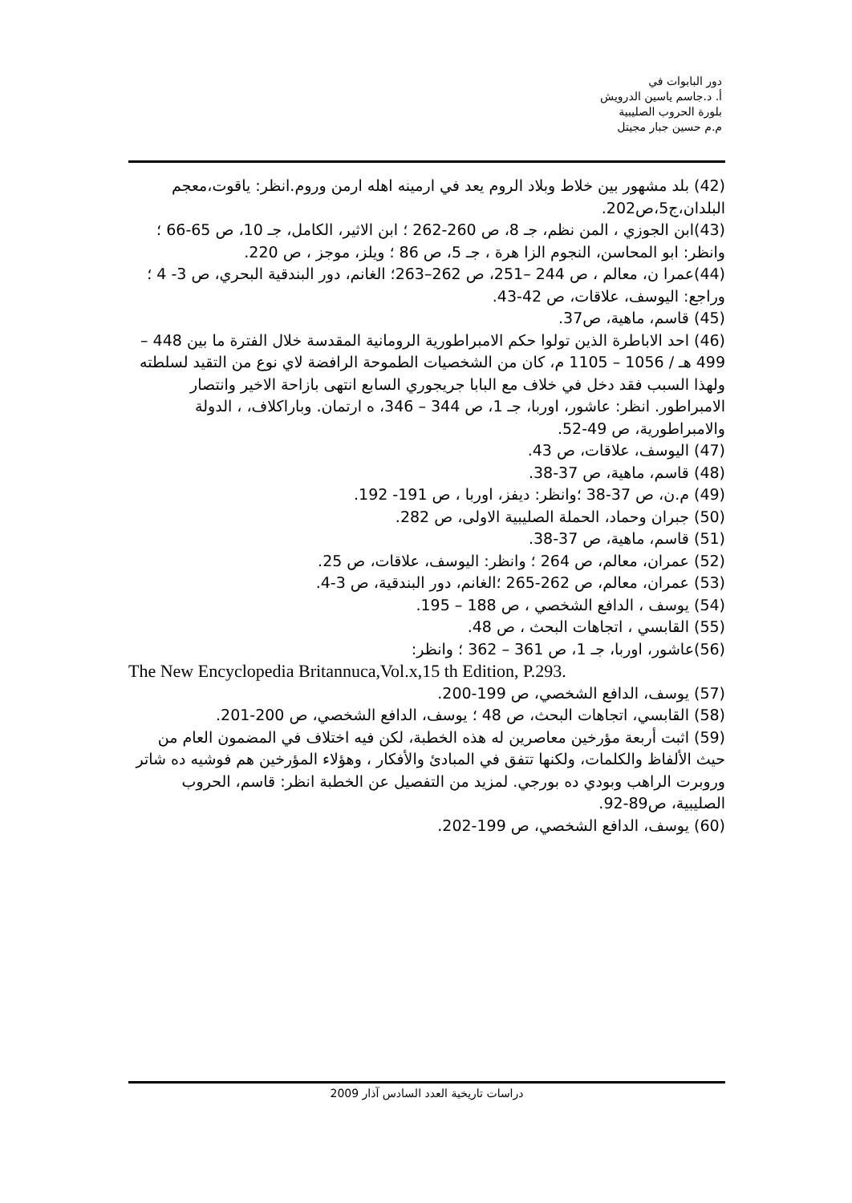دور البابوات في
أ. د.جاسم ياسين الدرويش
بلورة الحروب الصليبية
م.م حسين جبار مجيتل
(42) بلد مشهور بين خلاط وبلاد الروم يعد في ارمينه اهله ارمن وروم.انظر: ياقوت،معجم البلدان،ج5،ص202.
(43)ابن الجوزي ، المن نظم، جـ 8، ص 260-262 ؛ ابن الاثير، الكامل، جـ 10، ص 65-66 ؛ وانظر: ابو المحاسن، النجوم الزا هرة ، جـ 5، ص 86 ؛ ويلز، موجز ، ص 220.
(44)عمرا ن، معالم ، ص 244 –251، ص 262–263؛ الغانم، دور البندقية البحري، ص 3- 4 ؛ وراجع: اليوسف، علاقات، ص 42-43.
(45) قاسم، ماهية، ص37.
(46) احد الاباطرة الذين تولوا حكم الامبراطورية الرومانية المقدسة خلال الفترة ما بين 448 – 499 هـ / 1056 – 1105 م، كان من الشخصيات الطموحة الرافضة لاي نوع من التقيد لسلطته ولهذا السبب فقد دخل في خلاف مع البابا جريجوري السابع انتهى بازاحة الاخير وانتصار الامبراطور. انظر: عاشور، اوربا، جـ 1، ص 344 – 346، ه ارتمان. وباراكلاف، ، الدولة والامبراطورية، ص 49-52.
(47) اليوسف، علاقات، ص 43.
(48) قاسم، ماهية، ص 37-38.
(49) م.ن، ص 37-38 ؛وانظر: ديفز، اوربا ، ص 191- 192.
(50) جبران وحماد، الحملة الصليبية الاولى، ص 282.
(51) قاسم، ماهية، ص 37-38.
(52) عمران، معالم، ص 264 ؛ وانظر: اليوسف، علاقات، ص 25.
(53) عمران، معالم، ص 262-265 ؛الغانم، دور البندقية، ص 3-4.
(54) يوسف ، الدافع الشخصي ، ص 188 – 195.
(55) القابسي ، اتجاهات البحث ، ص 48.
(56)عاشور، اوربا، جـ 1، ص 361 – 362 ؛ وانظر:
The New Encyclopedia Britannuca,Vol.x,15 th Edition, P.293.
(57) يوسف، الدافع الشخصي، ص 199-200.
(58) القابسي، اتجاهات البحث، ص 48 ؛ يوسف، الدافع الشخصي، ص 200-201.
(59) اثبت أربعة مؤرخين معاصرين له هذه الخطبة، لكن فيه اختلاف في المضمون العام من حيث الألفاظ والكلمات، ولكنها تتفق في المبادئ والأفكار ، وهؤلاء المؤرخين هم فوشيه ده شاتر وروبرت الراهب وبودي ده بورجي. لمزيد من التفصيل عن الخطبة انظر: قاسم، الحروب الصليبية، ص89-92.
(60) يوسف، الدافع الشخصي، ص 199-202.
دراسات تاريخية العدد السادس آذار 2009